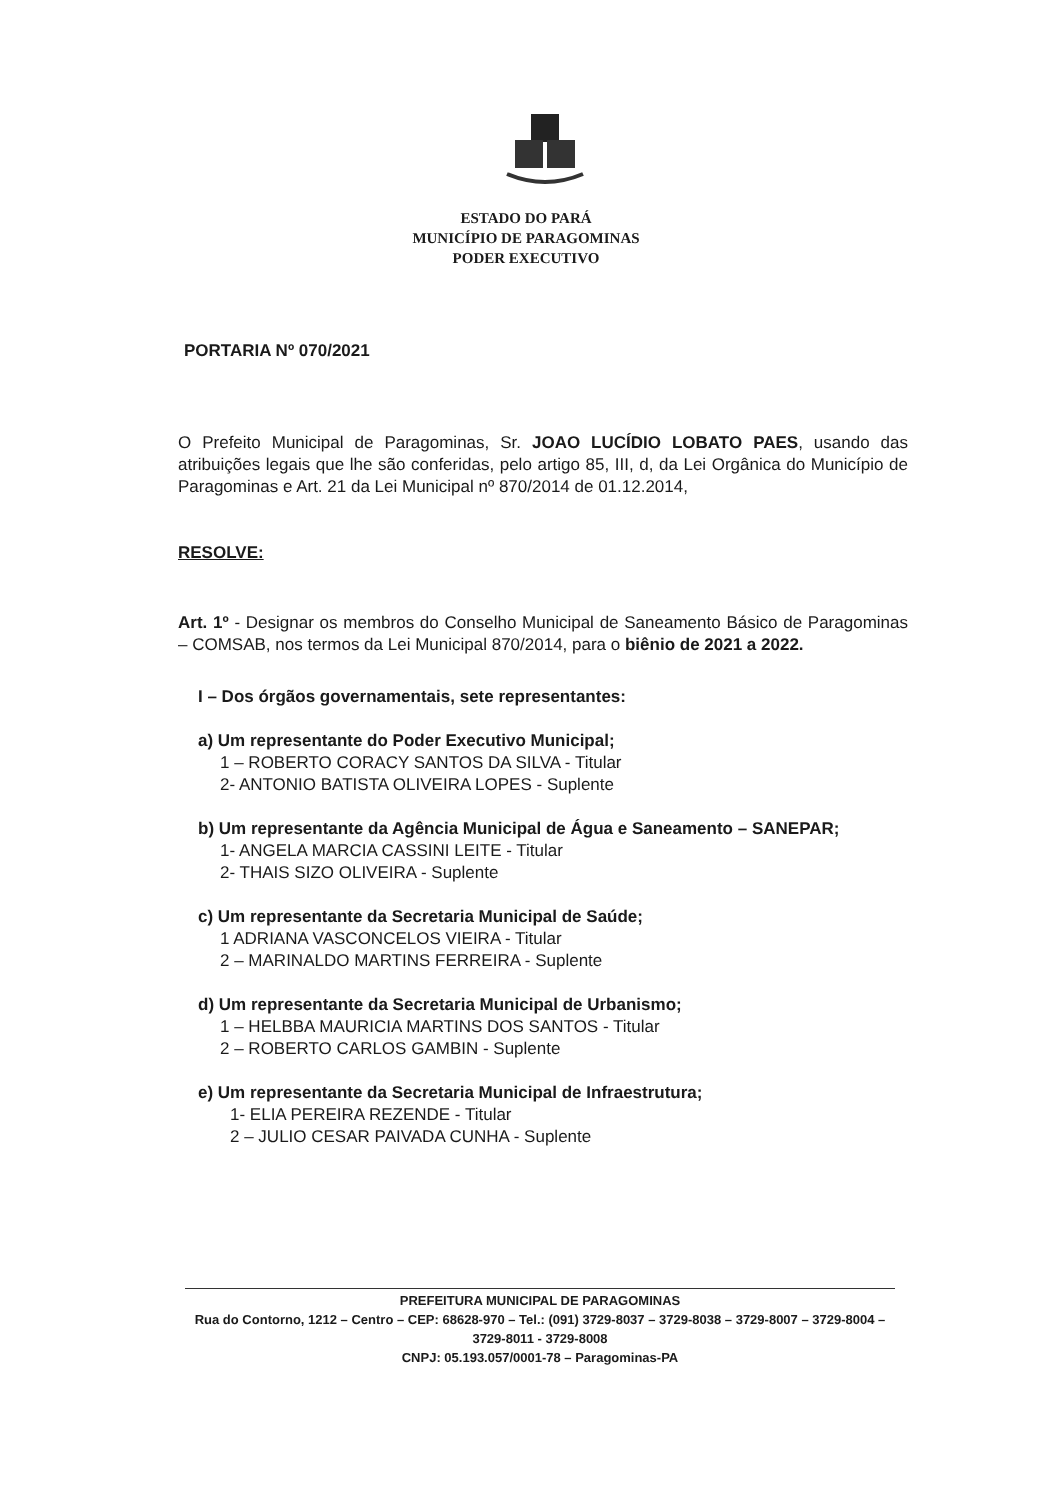ESTADO DO PARÁ
MUNICÍPIO DE PARAGOMINAS
PODER EXECUTIVO
PORTARIA Nº 070/2021
O Prefeito Municipal de Paragominas, Sr. JOAO LUCÍDIO LOBATO PAES, usando das atribuições legais que lhe são conferidas, pelo artigo 85, III, d, da Lei Orgânica do Município de Paragominas e Art. 21 da Lei Municipal nº 870/2014 de 01.12.2014,
RESOLVE:
Art. 1º - Designar os membros do Conselho Municipal de Saneamento Básico de Paragominas – COMSAB, nos termos da Lei Municipal 870/2014, para o biênio de 2021 a 2022.
I – Dos órgãos governamentais, sete representantes:
a) Um representante do Poder Executivo Municipal;
1 – ROBERTO CORACY SANTOS DA SILVA - Titular
2- ANTONIO BATISTA OLIVEIRA LOPES - Suplente
b) Um representante da Agência Municipal de Água e Saneamento – SANEPAR;
1- ANGELA MARCIA CASSINI LEITE - Titular
2- THAIS SIZO OLIVEIRA - Suplente
c) Um representante da Secretaria Municipal de Saúde;
1 ADRIANA VASCONCELOS VIEIRA - Titular
2 – MARINALDO MARTINS FERREIRA - Suplente
d) Um representante da Secretaria Municipal de Urbanismo;
1 – HELBBA MAURICIA MARTINS DOS SANTOS - Titular
2 – ROBERTO CARLOS GAMBIN - Suplente
e) Um representante da Secretaria Municipal de Infraestrutura;
1- ELIA PEREIRA REZENDE - Titular
2 – JULIO CESAR PAIVADA CUNHA - Suplente
PREFEITURA MUNICIPAL DE PARAGOMINAS
Rua do Contorno, 1212 – Centro – CEP: 68628-970 – Tel.: (091) 3729-8037 – 3729-8038 – 3729-8007 – 3729-8004 – 3729-8011 - 3729-8008
CNPJ: 05.193.057/0001-78 – Paragominas-PA